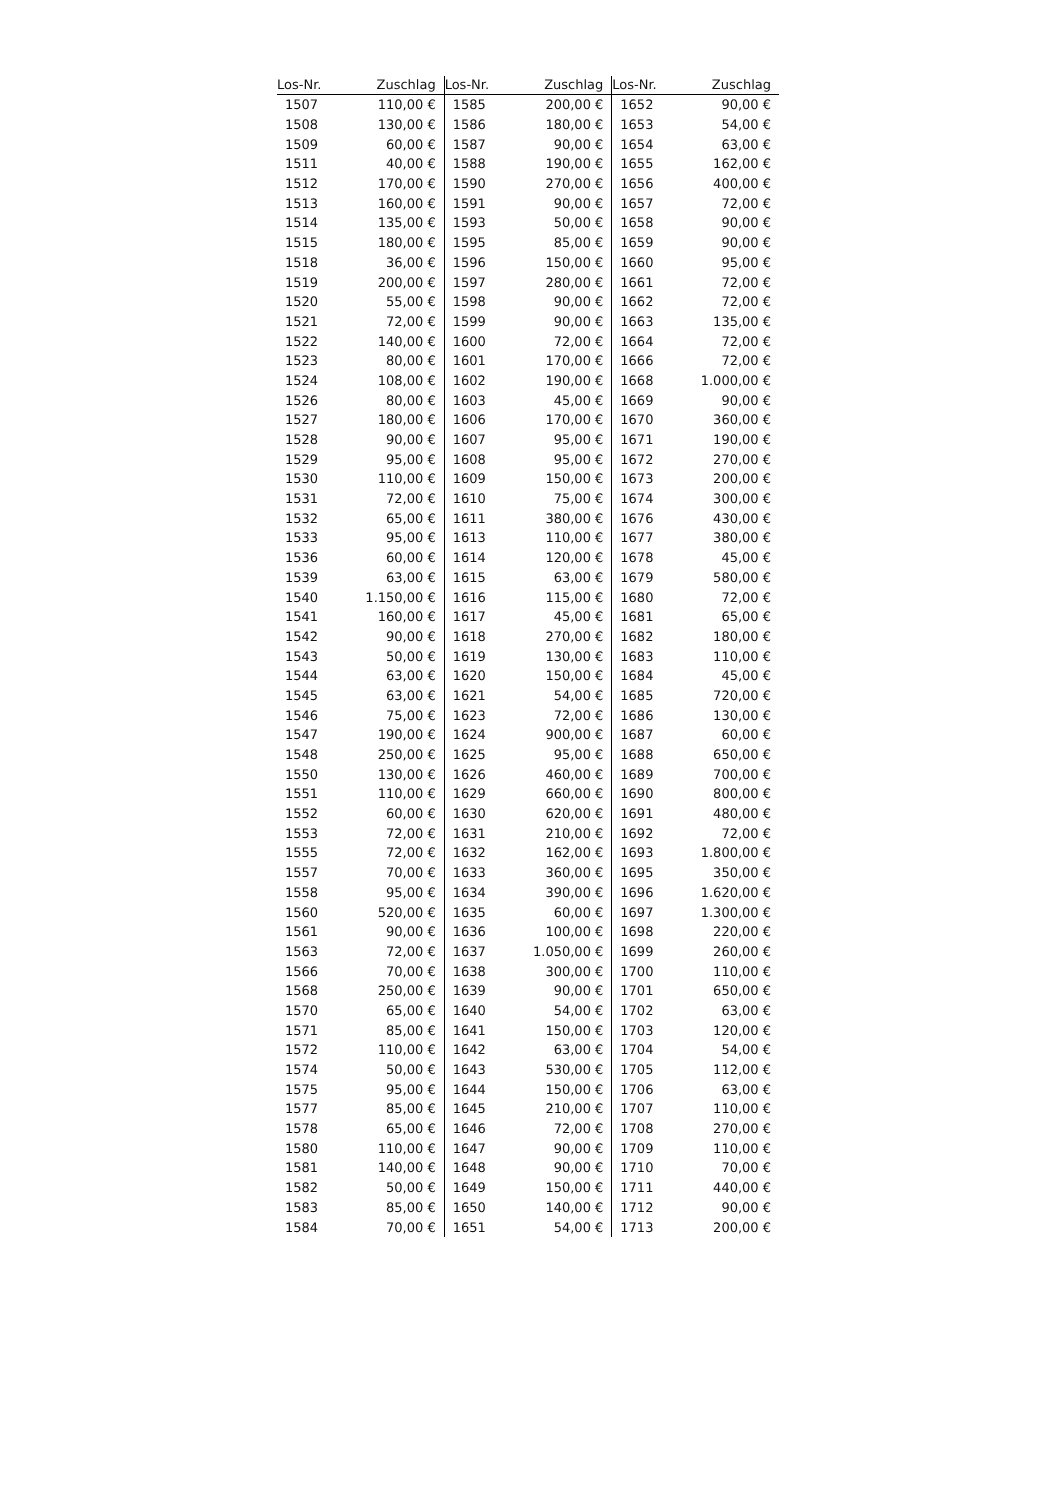| Los-Nr. | Zuschlag | Los-Nr. | Zuschlag | Los-Nr. | Zuschlag |
| --- | --- | --- | --- | --- | --- |
| 1507 | 110,00 € | 1585 | 200,00 € | 1652 | 90,00 € |
| 1508 | 130,00 € | 1586 | 180,00 € | 1653 | 54,00 € |
| 1509 | 60,00 € | 1587 | 90,00 € | 1654 | 63,00 € |
| 1511 | 40,00 € | 1588 | 190,00 € | 1655 | 162,00 € |
| 1512 | 170,00 € | 1590 | 270,00 € | 1656 | 400,00 € |
| 1513 | 160,00 € | 1591 | 90,00 € | 1657 | 72,00 € |
| 1514 | 135,00 € | 1593 | 50,00 € | 1658 | 90,00 € |
| 1515 | 180,00 € | 1595 | 85,00 € | 1659 | 90,00 € |
| 1518 | 36,00 € | 1596 | 150,00 € | 1660 | 95,00 € |
| 1519 | 200,00 € | 1597 | 280,00 € | 1661 | 72,00 € |
| 1520 | 55,00 € | 1598 | 90,00 € | 1662 | 72,00 € |
| 1521 | 72,00 € | 1599 | 90,00 € | 1663 | 135,00 € |
| 1522 | 140,00 € | 1600 | 72,00 € | 1664 | 72,00 € |
| 1523 | 80,00 € | 1601 | 170,00 € | 1666 | 72,00 € |
| 1524 | 108,00 € | 1602 | 190,00 € | 1668 | 1.000,00 € |
| 1526 | 80,00 € | 1603 | 45,00 € | 1669 | 90,00 € |
| 1527 | 180,00 € | 1606 | 170,00 € | 1670 | 360,00 € |
| 1528 | 90,00 € | 1607 | 95,00 € | 1671 | 190,00 € |
| 1529 | 95,00 € | 1608 | 95,00 € | 1672 | 270,00 € |
| 1530 | 110,00 € | 1609 | 150,00 € | 1673 | 200,00 € |
| 1531 | 72,00 € | 1610 | 75,00 € | 1674 | 300,00 € |
| 1532 | 65,00 € | 1611 | 380,00 € | 1676 | 430,00 € |
| 1533 | 95,00 € | 1613 | 110,00 € | 1677 | 380,00 € |
| 1536 | 60,00 € | 1614 | 120,00 € | 1678 | 45,00 € |
| 1539 | 63,00 € | 1615 | 63,00 € | 1679 | 580,00 € |
| 1540 | 1.150,00 € | 1616 | 115,00 € | 1680 | 72,00 € |
| 1541 | 160,00 € | 1617 | 45,00 € | 1681 | 65,00 € |
| 1542 | 90,00 € | 1618 | 270,00 € | 1682 | 180,00 € |
| 1543 | 50,00 € | 1619 | 130,00 € | 1683 | 110,00 € |
| 1544 | 63,00 € | 1620 | 150,00 € | 1684 | 45,00 € |
| 1545 | 63,00 € | 1621 | 54,00 € | 1685 | 720,00 € |
| 1546 | 75,00 € | 1623 | 72,00 € | 1686 | 130,00 € |
| 1547 | 190,00 € | 1624 | 900,00 € | 1687 | 60,00 € |
| 1548 | 250,00 € | 1625 | 95,00 € | 1688 | 650,00 € |
| 1550 | 130,00 € | 1626 | 460,00 € | 1689 | 700,00 € |
| 1551 | 110,00 € | 1629 | 660,00 € | 1690 | 800,00 € |
| 1552 | 60,00 € | 1630 | 620,00 € | 1691 | 480,00 € |
| 1553 | 72,00 € | 1631 | 210,00 € | 1692 | 72,00 € |
| 1555 | 72,00 € | 1632 | 162,00 € | 1693 | 1.800,00 € |
| 1557 | 70,00 € | 1633 | 360,00 € | 1695 | 350,00 € |
| 1558 | 95,00 € | 1634 | 390,00 € | 1696 | 1.620,00 € |
| 1560 | 520,00 € | 1635 | 60,00 € | 1697 | 1.300,00 € |
| 1561 | 90,00 € | 1636 | 100,00 € | 1698 | 220,00 € |
| 1563 | 72,00 € | 1637 | 1.050,00 € | 1699 | 260,00 € |
| 1566 | 70,00 € | 1638 | 300,00 € | 1700 | 110,00 € |
| 1568 | 250,00 € | 1639 | 90,00 € | 1701 | 650,00 € |
| 1570 | 65,00 € | 1640 | 54,00 € | 1702 | 63,00 € |
| 1571 | 85,00 € | 1641 | 150,00 € | 1703 | 120,00 € |
| 1572 | 110,00 € | 1642 | 63,00 € | 1704 | 54,00 € |
| 1574 | 50,00 € | 1643 | 530,00 € | 1705 | 112,00 € |
| 1575 | 95,00 € | 1644 | 150,00 € | 1706 | 63,00 € |
| 1577 | 85,00 € | 1645 | 210,00 € | 1707 | 110,00 € |
| 1578 | 65,00 € | 1646 | 72,00 € | 1708 | 270,00 € |
| 1580 | 110,00 € | 1647 | 90,00 € | 1709 | 110,00 € |
| 1581 | 140,00 € | 1648 | 90,00 € | 1710 | 70,00 € |
| 1582 | 50,00 € | 1649 | 150,00 € | 1711 | 440,00 € |
| 1583 | 85,00 € | 1650 | 140,00 € | 1712 | 90,00 € |
| 1584 | 70,00 € | 1651 | 54,00 € | 1713 | 200,00 € |